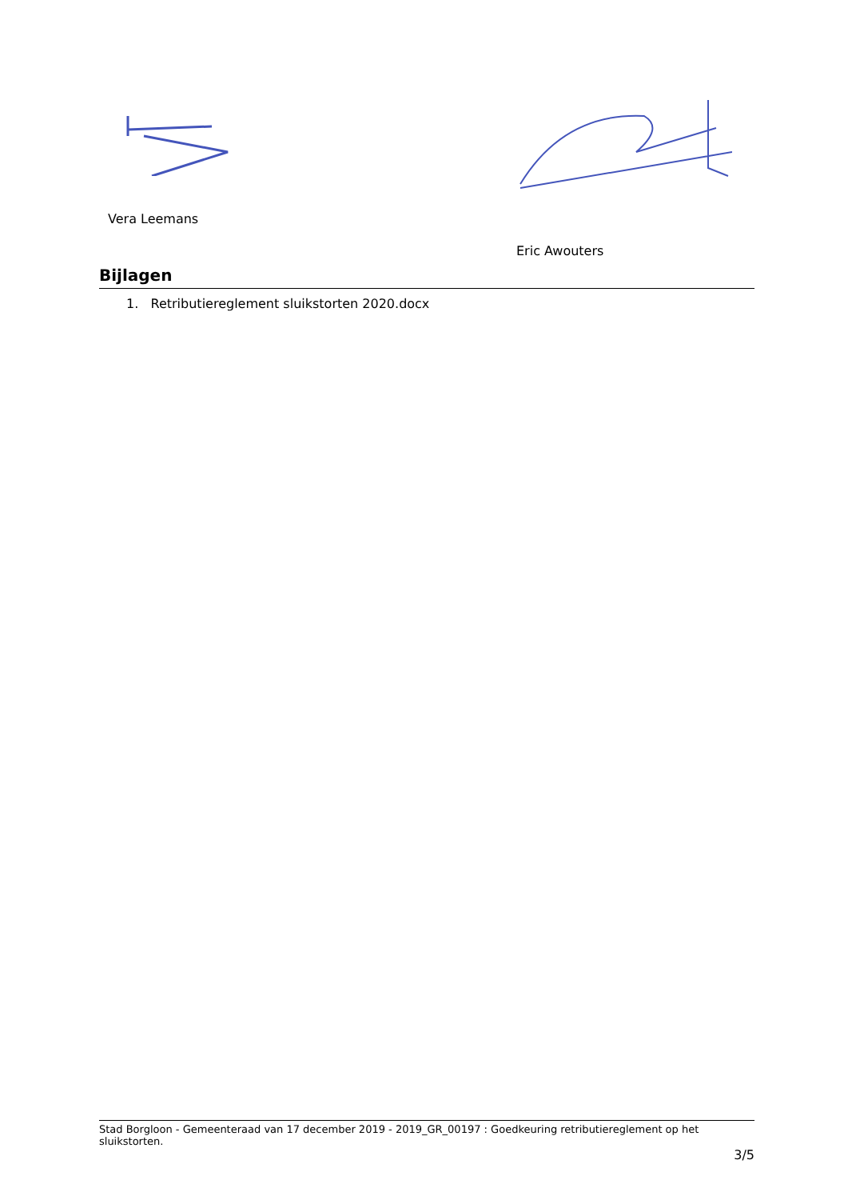Vera Leemans
Eric Awouters
Bijlagen
1. Retributiereglement sluikstorten 2020.docx
Stad Borgloon - Gemeenteraad van 17 december 2019 - 2019_GR_00197 : Goedkeuring retributiereglement op het sluikstorten.
3/5